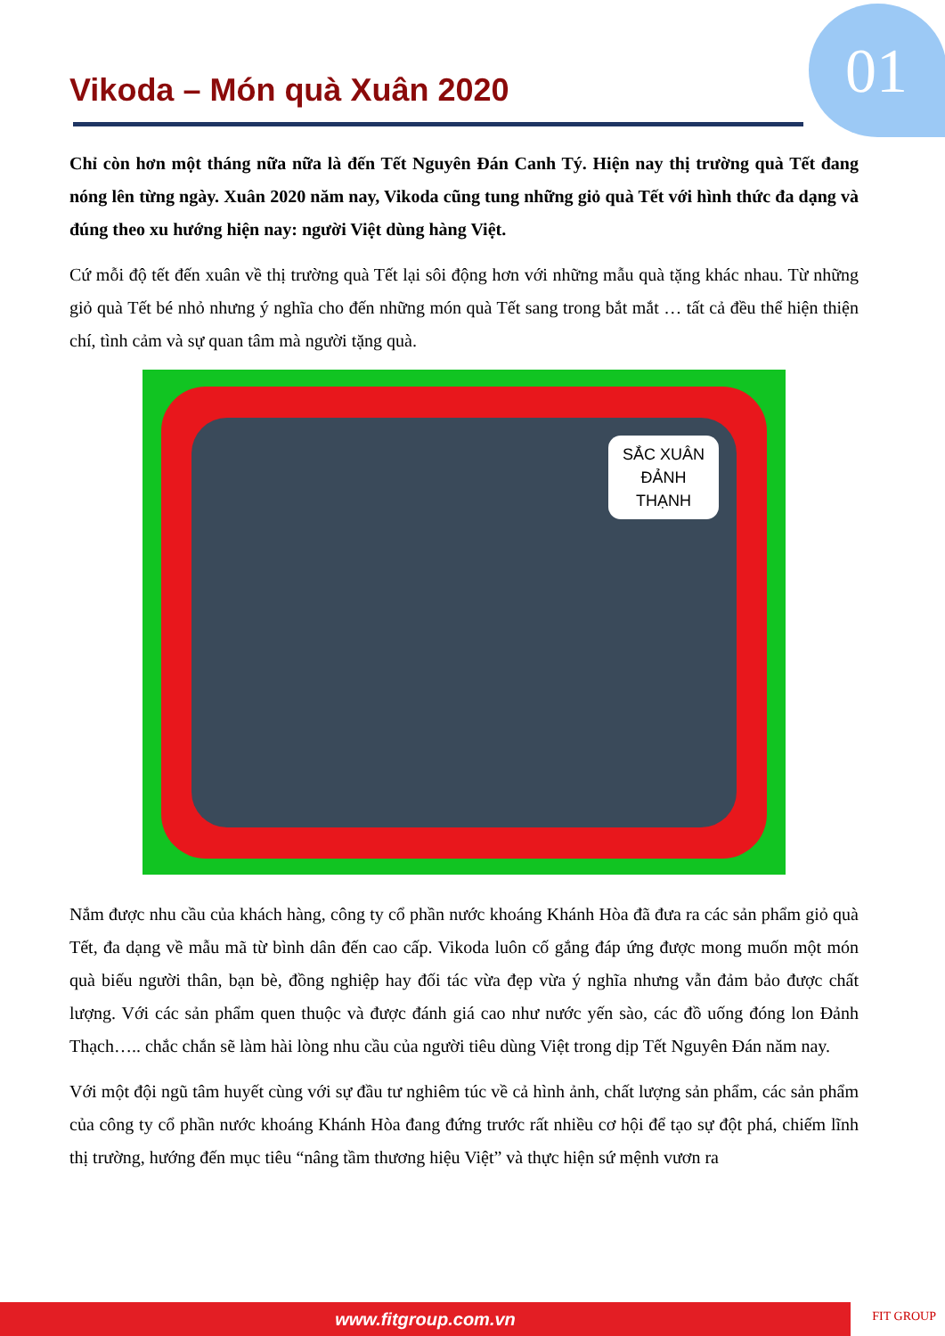01 Vikoda – Món quà Xuân 2020
Chỉ còn hơn một tháng nữa nữa là đến Tết Nguyên Đán Canh Tý. Hiện nay thị trường quà Tết đang nóng lên từng ngày. Xuân 2020 năm nay, Vikoda cũng tung những giỏ quà Tết với hình thức đa dạng và đúng theo xu hướng hiện nay: người Việt dùng hàng Việt.
Cứ mỗi độ tết đến xuân về thị trường quà Tết lại sôi động hơn với những mẫu quà tặng khác nhau. Từ những giỏ quà Tết bé nhỏ nhưng ý nghĩa cho đến những món quà Tết sang trong bắt mắt … tất cả đều thể hiện thiện chí, tình cảm và sự quan tâm mà người tặng quà.
SẮC XUÂN
ĐẢNH
THẠNH
Nắm được nhu cầu của khách hàng, công ty cổ phần nước khoáng Khánh Hòa đã đưa ra các sản phẩm giỏ quà Tết, đa dạng về mẫu mã từ bình dân đến cao cấp. Vikoda luôn cố gắng đáp ứng được mong muốn một món quà biếu người thân, bạn bè, đồng nghiệp hay đối tác vừa đẹp vừa ý nghĩa nhưng vẫn đảm bảo được chất lượng. Với các sản phẩm quen thuộc và được đánh giá cao như nước yến sào, các đồ uống đóng lon Đảnh Thạch….. chắc chắn sẽ làm hài lòng nhu cầu của người tiêu dùng Việt trong dịp Tết Nguyên Đán năm nay.
Với một đội ngũ tâm huyết cùng với sự đầu tư nghiêm túc về cả hình ảnh, chất lượng sản phẩm, các sản phẩm của công ty cổ phần nước khoáng Khánh Hòa đang đứng trước rất nhiều cơ hội để tạo sự đột phá, chiếm lĩnh thị trường, hướng đến mục tiêu “nâng tầm thương hiệu Việt” và thực hiện sứ mệnh vươn ra
www.fitgroup.com.vn FIT GROUP